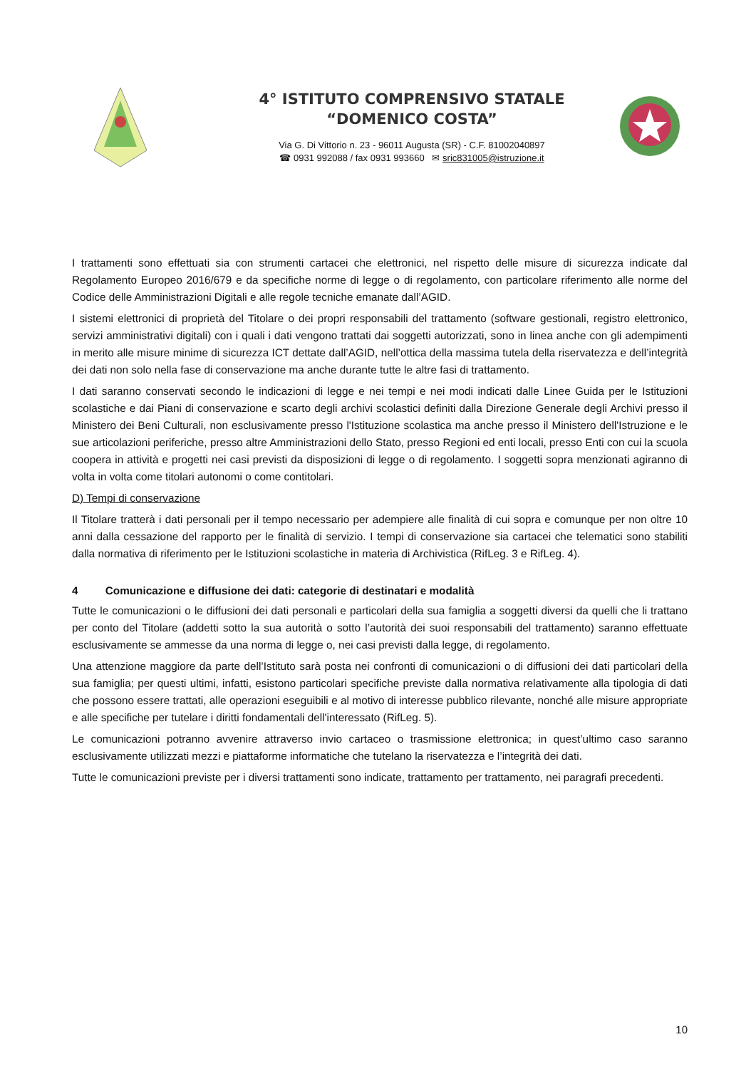4° ISTITUTO COMPRENSIVO STATALE
“DOMENICO COSTA”
Via G. Di Vittorio n. 23 - 96011 Augusta (SR) - C.F. 81002040897
☎ 0931 992088 / fax 0931 993660 ✉ sric831005@istruzione.it
I trattamenti sono effettuati sia con strumenti cartacei che elettronici, nel rispetto delle misure di sicurezza indicate dal Regolamento Europeo 2016/679 e da specifiche norme di legge o di regolamento, con particolare riferimento alle norme del Codice delle Amministrazioni Digitali e alle regole tecniche emanate dall’AGID.
I sistemi elettronici di proprietà del Titolare o dei propri responsabili del trattamento (software gestionali, registro elettronico, servizi amministrativi digitali) con i quali i dati vengono trattati dai soggetti autorizzati, sono in linea anche con gli adempimenti in merito alle misure minime di sicurezza ICT dettate dall’AGID, nell’ottica della massima tutela della riservatezza e dell’integrità dei dati non solo nella fase di conservazione ma anche durante tutte le altre fasi di trattamento.
I dati saranno conservati secondo le indicazioni di legge e nei tempi e nei modi indicati dalle Linee Guida per le Istituzioni scolastiche e dai Piani di conservazione e scarto degli archivi scolastici definiti dalla Direzione Generale degli Archivi presso il Ministero dei Beni Culturali, non esclusivamente presso l'Istituzione scolastica ma anche presso il Ministero dell'Istruzione e le sue articolazioni periferiche, presso altre Amministrazioni dello Stato, presso Regioni ed enti locali, presso Enti con cui la scuola coopera in attività e progetti nei casi previsti da disposizioni di legge o di regolamento. I soggetti sopra menzionati agiranno di volta in volta come titolari autonomi o come contitolari.
D) Tempi di conservazione
Il Titolare tratterà i dati personali per il tempo necessario per adempiere alle finalità di cui sopra e comunque per non oltre 10 anni dalla cessazione del rapporto per le finalità di servizio. I tempi di conservazione sia cartacei che telematici sono stabiliti dalla normativa di riferimento per le Istituzioni scolastiche in materia di Archivistica (RifLeg. 3 e RifLeg. 4).
4 Comunicazione e diffusione dei dati: categorie di destinatari e modalità
Tutte le comunicazioni o le diffusioni dei dati personali e particolari della sua famiglia a soggetti diversi da quelli che li trattano per conto del Titolare (addetti sotto la sua autorità o sotto l’autorità dei suoi responsabili del trattamento) saranno effettuate esclusivamente se ammesse da una norma di legge o, nei casi previsti dalla legge, di regolamento.
Una attenzione maggiore da parte dell’Istituto sarà posta nei confronti di comunicazioni o di diffusioni dei dati particolari della sua famiglia; per questi ultimi, infatti, esistono particolari specifiche previste dalla normativa relativamente alla tipologia di dati che possono essere trattati, alle operazioni eseguibili e al motivo di interesse pubblico rilevante, nonché alle misure appropriate e alle specifiche per tutelare i diritti fondamentali dell'interessato (RifLeg. 5).
Le comunicazioni potranno avvenire attraverso invio cartaceo o trasmissione elettronica; in quest’ultimo caso saranno esclusivamente utilizzati mezzi e piattaforme informatiche che tutelano la riservatezza e l’integrità dei dati.
Tutte le comunicazioni previste per i diversi trattamenti sono indicate, trattamento per trattamento, nei paragrafi precedenti.
10